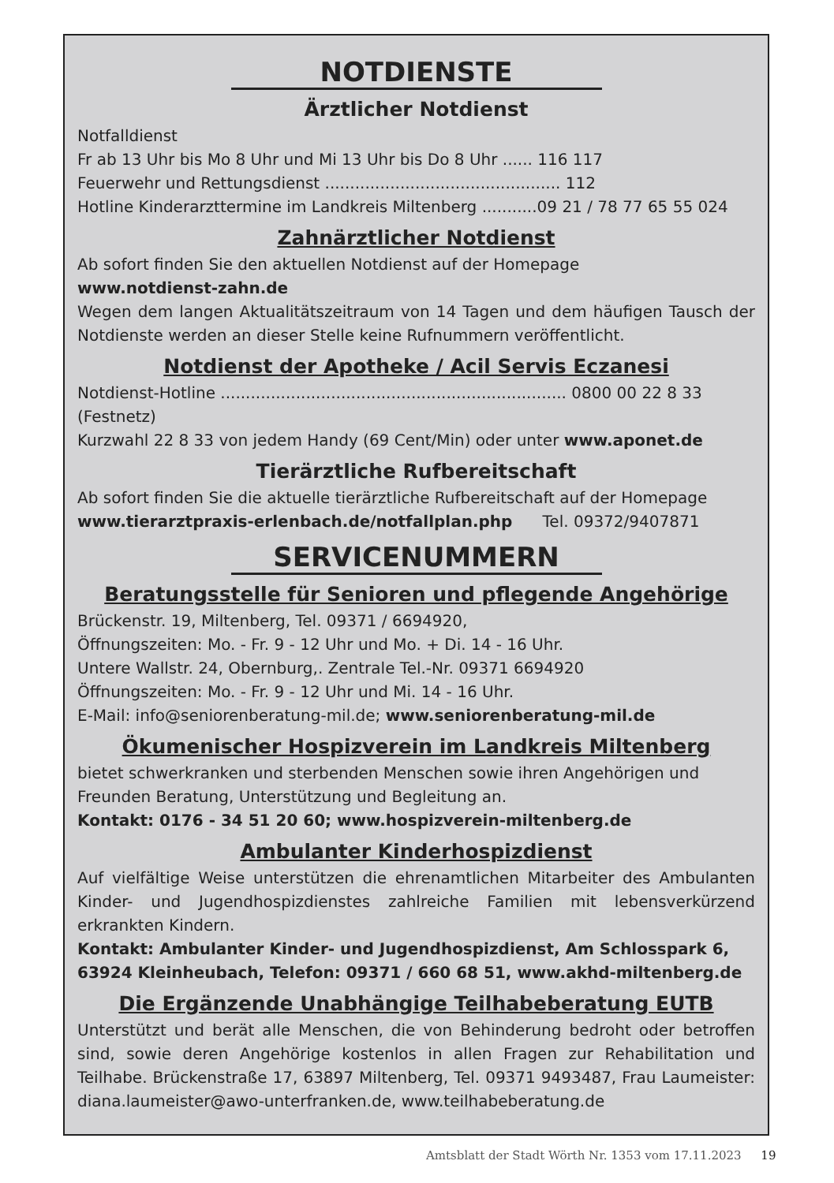NOTDIENSTE
Ärztlicher Notdienst
Notfalldienst
Fr ab 13 Uhr bis Mo 8 Uhr und Mi 13 Uhr bis Do 8 Uhr ...... 116 117
Feuerwehr und Rettungsdienst ............................................... 112
Hotline Kinderarzttermine im Landkreis Miltenberg ...........09 21 / 78 77 65 55 024
Zahnärztlicher Notdienst
Ab sofort finden Sie den aktuellen Notdienst auf der Homepage
www.notdienst-zahn.de
Wegen dem langen Aktualitätszeitraum von 14 Tagen und dem häufigen Tausch der Notdienste werden an dieser Stelle keine Rufnummern veröffentlicht.
Notdienst der Apotheke / Acil Servis Eczanesi
Notdienst-Hotline ..................................................................... 0800 00 22 8 33 (Festnetz)
Kurzwahl 22 8 33 von jedem Handy (69 Cent/Min) oder unter www.aponet.de
Tierärztliche Rufbereitschaft
Ab sofort finden Sie die aktuelle tierärztliche Rufbereitschaft auf der Homepage
www.tierarztpraxis-erlenbach.de/notfallplan.php Tel. 09372/9407871
SERVICENUMMERN
Beratungsstelle für Senioren und pflegende Angehörige
Brückenstr. 19, Miltenberg, Tel. 09371 / 6694920,
Öffnungszeiten: Mo. - Fr. 9 - 12 Uhr und Mo. + Di. 14 - 16 Uhr.
Untere Wallstr. 24, Obernburg,. Zentrale Tel.-Nr. 09371 6694920
Öffnungszeiten: Mo. - Fr. 9 - 12 Uhr und Mi. 14 - 16 Uhr.
E-Mail: info@seniorenberatung-mil.de; www.seniorenberatung-mil.de
Ökumenischer Hospizverein im Landkreis Miltenberg
bietet schwerkranken und sterbenden Menschen sowie ihren Angehörigen und Freunden Beratung, Unterstützung und Begleitung an.
Kontakt: 0176 - 34 51 20 60; www.hospizverein-miltenberg.de
Ambulanter Kinderhospizdienst
Auf vielfältige Weise unterstützen die ehrenamtlichen Mitarbeiter des Ambulanten Kinder- und Jugendhospizdienstes zahlreiche Familien mit lebensverkürzend erkrankten Kindern.
Kontakt: Ambulanter Kinder- und Jugendhospizdienst, Am Schlosspark 6,
63924 Kleinheubach, Telefon: 09371 / 660 68 51, www.akhd-miltenberg.de
Die Ergänzende Unabhängige Teilhabeberatung EUTB
Unterstützt und berät alle Menschen, die von Behinderung bedroht oder betroffen sind, sowie deren Angehörige kostenlos in allen Fragen zur Rehabilitation und Teilhabe. Brückenstraße 17, 63897 Miltenberg, Tel. 09371 9493487, Frau Laumeister: diana.laumeister@awo-unterfranken.de, www.teilhabeberatung.de
Amtsblatt der Stadt Wörth Nr. 1353 vom 17.11.2023 19